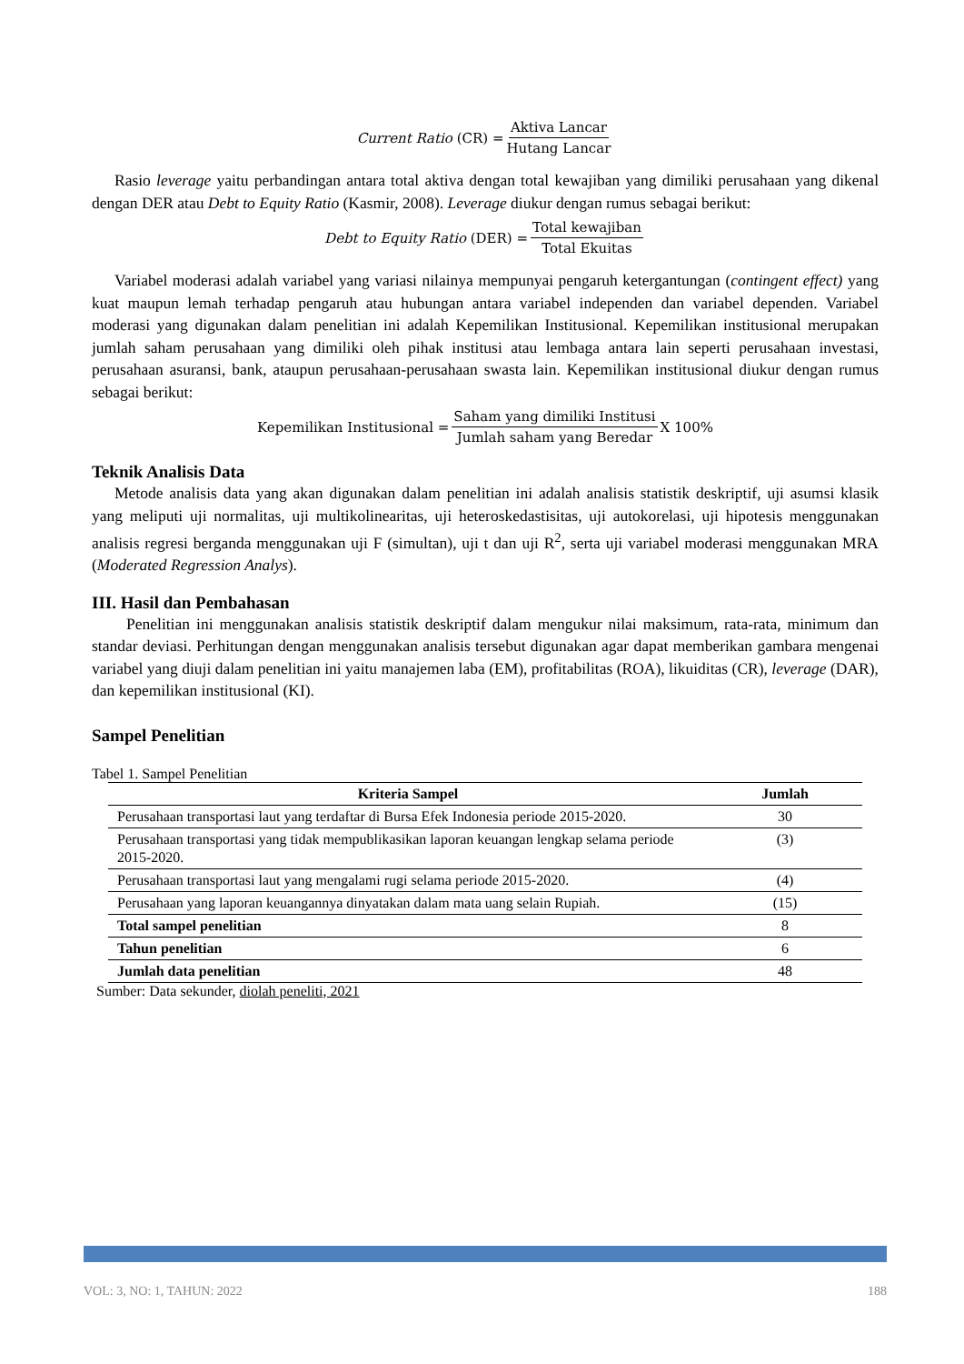Current Ratio (CR) = Aktiva Lancar Hutang Lancar
Rasio leverage yaitu perbandingan antara total aktiva dengan total kewajiban yang dimiliki perusahaan yang dikenal dengan DER atau Debt to Equity Ratio (Kasmir, 2008). Leverage diukur dengan rumus sebagai berikut:
Debt to Equity Ratio (DER) = Total kewajiban Total Ekuitas
Variabel moderasi adalah variabel yang variasi nilainya mempunyai pengaruh ketergantungan (contingent effect) yang kuat maupun lemah terhadap pengaruh atau hubungan antara variabel independen dan variabel dependen. Variabel moderasi yang digunakan dalam penelitian ini adalah Kepemilikan Institusional. Kepemilikan institusional merupakan jumlah saham perusahaan yang dimiliki oleh pihak institusi atau lembaga antara lain seperti perusahaan investasi, perusahaan asuransi, bank, ataupun perusahaan-perusahaan swasta lain. Kepemilikan institusional diukur dengan rumus sebagai berikut:
Kepemilikan Institusional = Saham yang dimiliki Institusi Jumlah saham yang Beredar X 100%
Teknik Analisis Data
Metode analisis data yang akan digunakan dalam penelitian ini adalah analisis statistik deskriptif, uji asumsi klasik yang meliputi uji normalitas, uji multikolinearitas, uji heteroskedastisitas, uji autokorelasi, uji hipotesis menggunakan analisis regresi berganda menggunakan uji F (simultan), uji t dan uji R<sup>2</sup>, serta uji variabel moderasi menggunakan MRA (Moderated Regression Analys).
III. Hasil dan Pembahasan
Penelitian ini menggunakan analisis statistik deskriptif dalam mengukur nilai maksimum, rata-rata, minimum dan standar deviasi. Perhitungan dengan menggunakan analisis tersebut digunakan agar dapat memberikan gambara mengenai variabel yang diuji dalam penelitian ini yaitu manajemen laba (EM), profitabilitas (ROA), likuiditas (CR), leverage (DAR), dan kepemilikan institusional (KI).
Sampel Penelitian
Tabel 1. Sampel Penelitian
| Kriteria Sampel | Jumlah |
| --- | --- |
| Perusahaan transportasi laut yang terdaftar di Bursa Efek Indonesia periode 2015-2020. | 30 |
| Perusahaan transportasi yang tidak mempublikasikan laporan keuangan lengkap selama periode 2015-2020. | (3) |
| Perusahaan transportasi laut yang mengalami rugi selama periode 2015-2020. | (4) |
| Perusahaan yang laporan keuangannya dinyatakan dalam mata uang selain Rupiah. | (15) |
| Total sampel penelitian | 8 |
| Tahun penelitian | 6 |
| Jumlah data penelitian | 48 |
Sumber: Data sekunder, diolah peneliti, 2021
VOL: 3, NO: 1, TAHUN: 2022 188